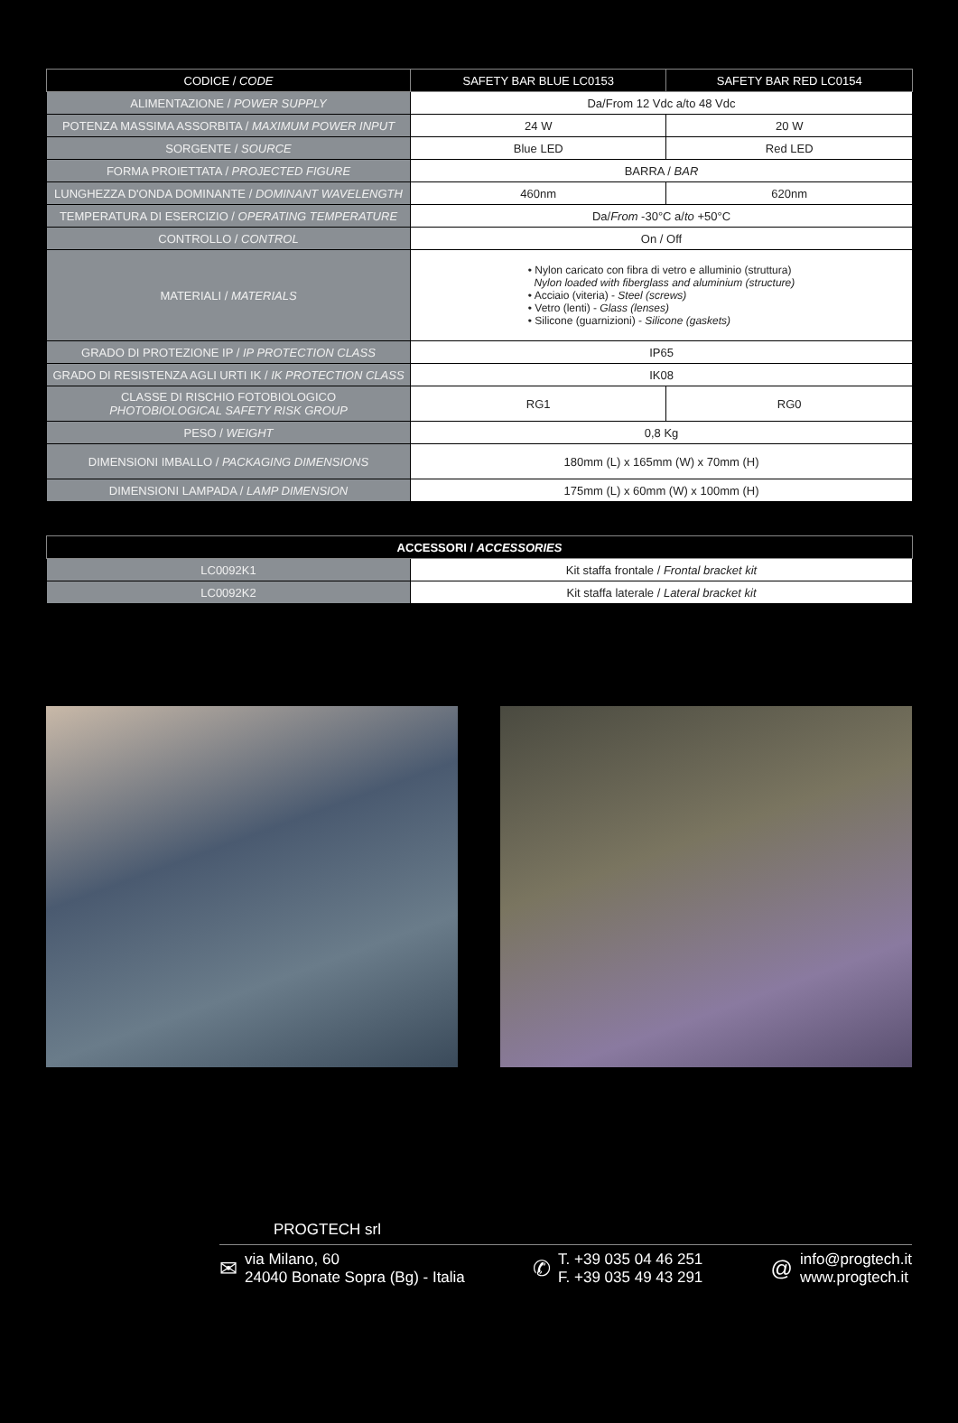| CODICE / CODE | SAFETY BAR BLUE LC0153 | SAFETY BAR RED LC0154 |
| --- | --- | --- |
| ALIMENTAZIONE / POWER SUPPLY | Da/From 12 Vdc a/to 48 Vdc | |
| POTENZA MASSIMA ASSORBITA / MAXIMUM POWER INPUT | 24 W | 20 W |
| SORGENTE / SOURCE | Blue LED | Red LED |
| FORMA PROIETTATA / PROJECTED FIGURE | BARRA / BAR | |
| LUNGHEZZA D'ONDA DOMINANTE / DOMINANT WAVELENGTH | 460nm | 620nm |
| TEMPERATURA DI ESERCIZIO / OPERATING TEMPERATURE | Da/ From -30°C a/ to +50°C | |
| CONTROLLO / CONTROL | On / Off | |
| MATERIALI / MATERIALS | • Nylon caricato con fibra di vetro e alluminio (struttura) Nylon loaded with fiberglass and aluminium (structure) • Acciaio (viteria) - Steel (screws) • Vetro (lenti) - Glass (lenses) • Silicone (guarnizioni) - Silicone (gaskets) | |
| GRADO DI PROTEZIONE IP / IP PROTECTION CLASS | IP65 | |
| GRADO DI RESISTENZA AGLI URTI IK / IK PROTECTION CLASS | IK08 | |
| CLASSE DI RISCHIO FOTOBIOLOGICO PHOTOBIOLOGICAL SAFETY RISK GROUP | RG1 | RG0 |
| PESO / WEIGHT | 0,8 Kg | |
| DIMENSIONI IMBALLO / PACKAGING DIMENSIONS | 180mm (L) x 165mm (W) x 70mm (H) | |
| DIMENSIONI LAMPADA / LAMP DIMENSION | 175mm (L) x 60mm (W) x 100mm (H) | |
| ACCESSORI / ACCESSORIES | |
| --- | --- |
| LC0092K1 | Kit staffa frontale / Frontal bracket kit |
| LC0092K2 | Kit staffa laterale / Lateral bracket kit |
PROGTECH srl
✉ via Milano, 60
24040 Bonate Sopra (Bg) - Italia
✆ T. +39 035 04 46 251
F. +39 035 49 43 291
@ info@progtech.it
www.progtech.it